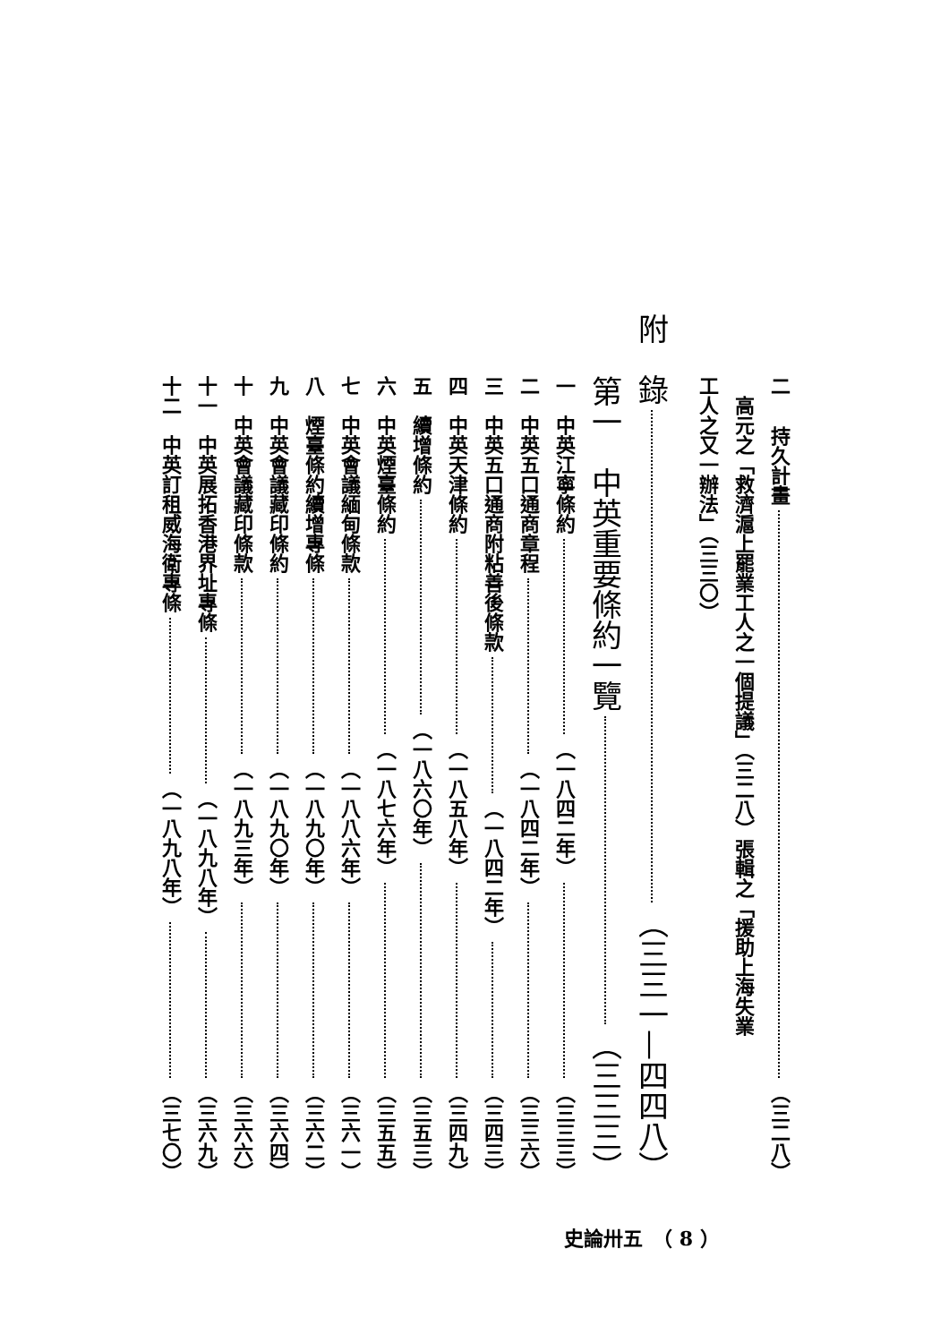二　持久計畫 （三二八）
　高元之「救濟滬上罷業工人之一個提議」（三二八）張輯之「援助上海失業
工人之又一辦法」（三三〇）
附　錄 （三三一—四四八）
第一　中英重要條約一覽 （三三三）
一　中英江寧條約 （一八四二年） （三三三）
二　中英五口通商章程 （一八四二年） （三三六）
三　中英五口通商附粘善後條款 （一八四二年） （三四三）
四　中英天津條約 （一八五八年） （三四九）
五　續增條約 （一八六〇年） （三五三）
六　中英煙臺條約 （一八七六年） （三五五）
七　中英會議緬甸條款 （一八八六年） （三六一）
八　煙臺條約續增專條 （一八九〇年） （三六二）
九　中英會議藏印條約 （一八九〇年） （三六四）
十　中英會議藏印條款 （一八九三年） （三六六）
十一　中英展拓香港界址專條 （一八九八年） （三六九）
十二　中英訂租威海衛專條 （一八九八年） （三七〇）
史論卅五　（ 8 ）